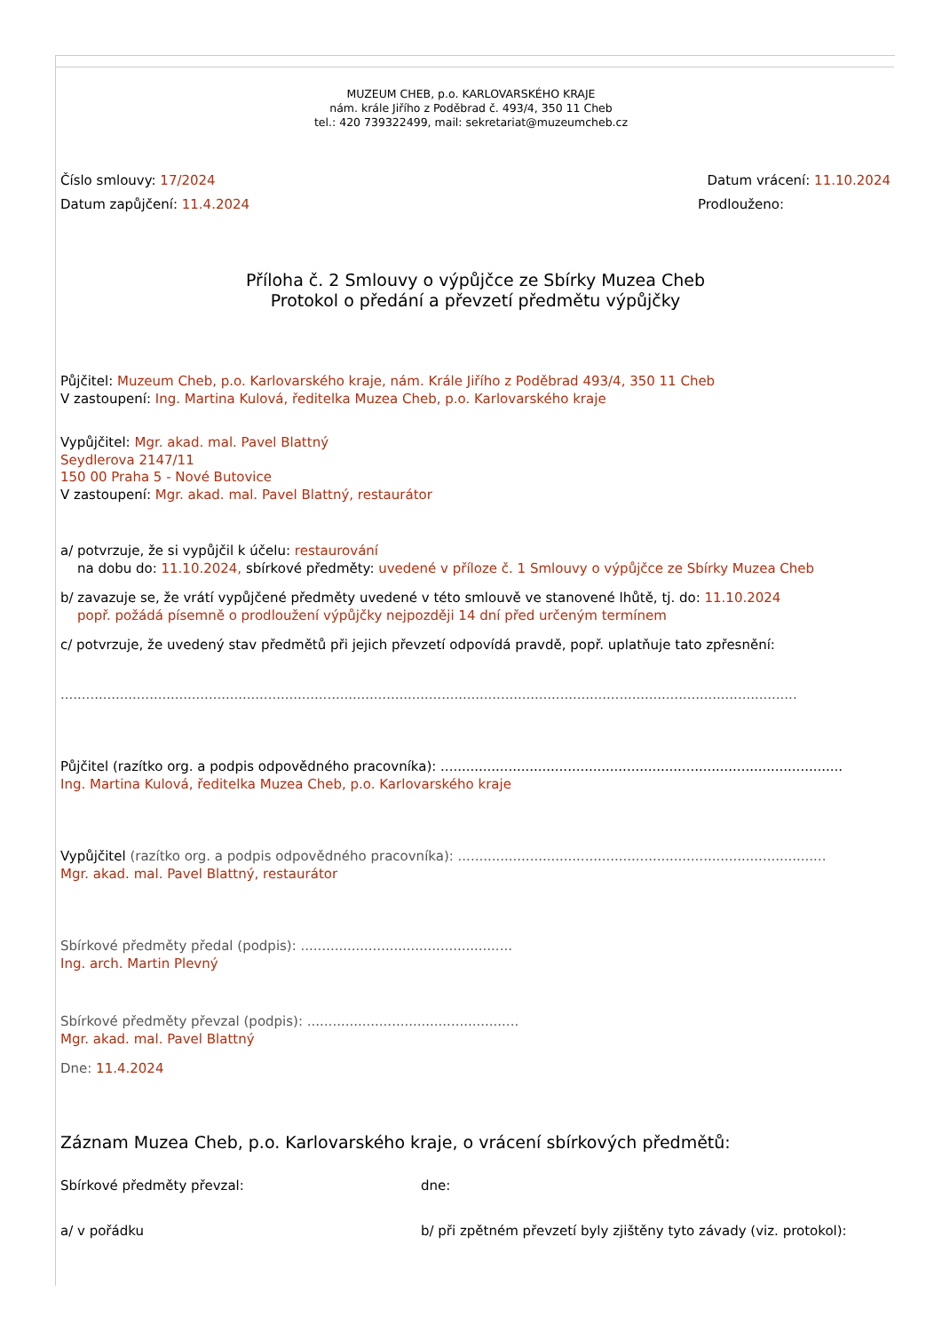MUZEUM CHEB, p.o. KARLOVARSKÉHO KRAJE
nám. krále Jiřího z Poděbrad č. 493/4, 350 11 Cheb
tel.: 420 739322499, mail: sekretariat@muzeumcheb.cz
Číslo smlouvy: 17/2024 Datum vrácení: 11.10.2024
Datum zapůjčení: 11.4.2024 Prodlouženo:
Příloha č. 2 Smlouvy o výpůjčce ze Sbírky Muzea Cheb
Protokol o předání a převzetí předmětu výpůjčky
Půjčitel: Muzeum Cheb, p.o. Karlovarského kraje, nám. Krále Jiřího z Poděbrad 493/4, 350 11 Cheb
V zastoupení: Ing. Martina Kulová, ředitelka Muzea Cheb, p.o. Karlovarského kraje
Vypůjčitel: Mgr. akad. mal. Pavel Blattný
Seydlerova 2147/11
150 00 Praha 5 - Nové Butovice
V zastoupení: Mgr. akad. mal. Pavel Blattný, restaurátor
a/ potvrzuje, že si vypůjčil k účelu: restaurování
na dobu do: 11.10.2024, sbírkové předměty: uvedené v příloze č. 1 Smlouvy o výpůjčce ze Sbírky Muzea Cheb
b/ zavazuje se, že vrátí vypůjčené předměty uvedené v této smlouvě ve stanovené lhůtě, tj. do: 11.10.2024
popř. požádá písemně o prodloužení výpůjčky nejpozději 14 dní před určeným termínem
c/ potvrzuje, že uvedený stav předmětů při jejich převzetí odpovídá pravdě, popř. uplatňuje tato zpřesnění:
..............................................................................................................................................................................
Půjčitel (razítko org. a podpis odpovědného pracovníka): ...............................................................................................
Ing. Martina Kulová, ředitelka Muzea Cheb, p.o. Karlovarského kraje
Vypůjčitel (razítko org. a podpis odpovědného pracovníka): .......................................................................................
Mgr. akad. mal. Pavel Blattný, restaurátor
Sbírkové předměty předal (podpis): ..................................................
Ing. arch. Martin Plevný
Sbírkové předměty převzal (podpis): ..................................................
Mgr. akad. mal. Pavel Blattný
Dne: 11.4.2024
Záznam Muzea Cheb, p.o. Karlovarského kraje, o vrácení sbírkových předmětů:
Sbírkové předměty převzal: dne:
a/ v pořádku b/ při zpětném převzetí byly zjištěny tyto závady (viz. protokol):